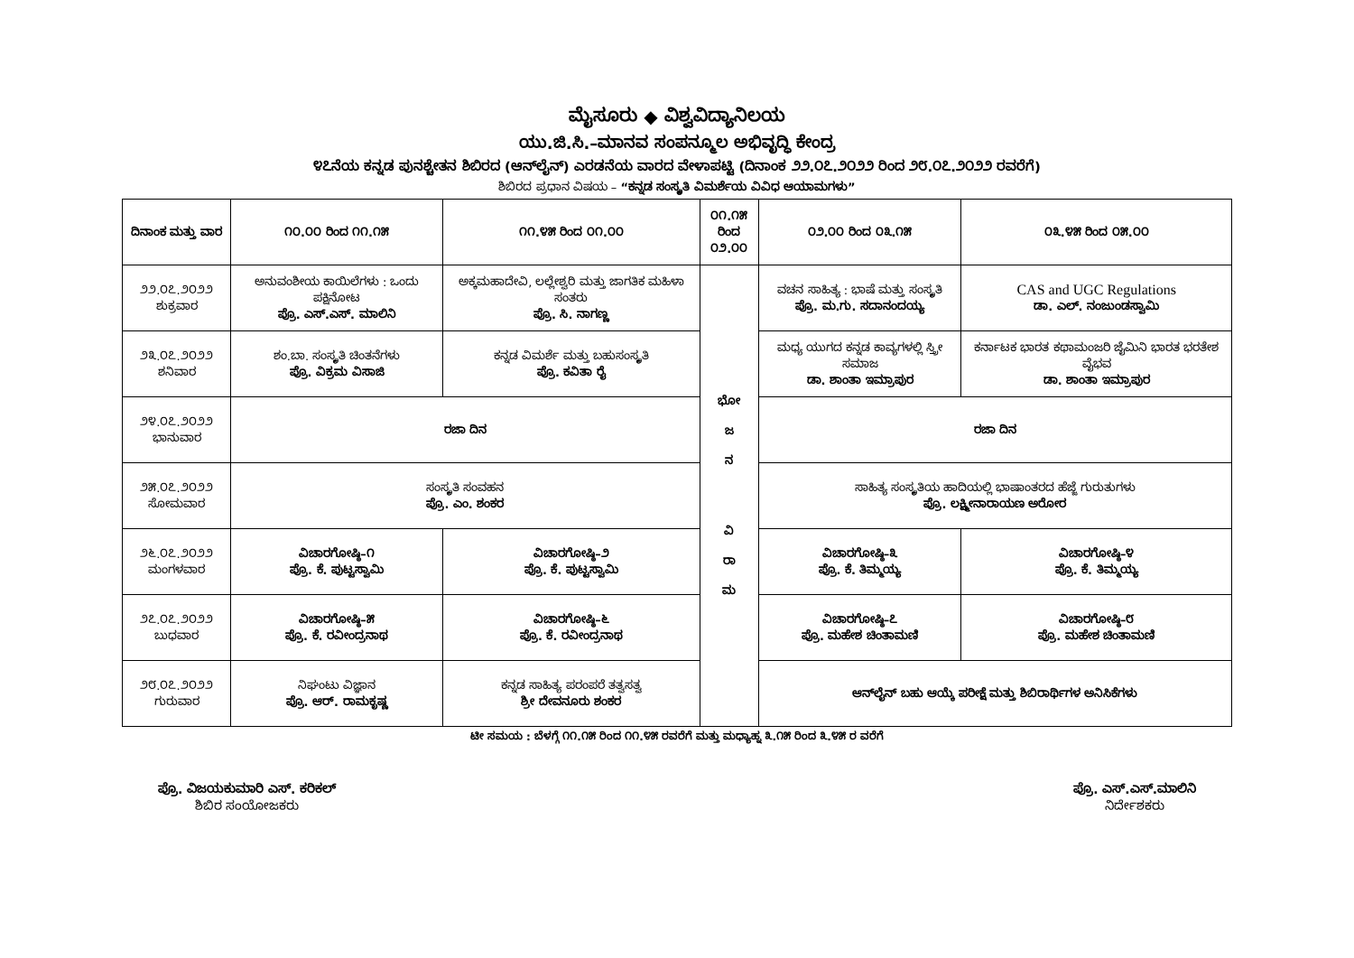ಮೈಸೂರು ◆ ವಿಶ್ವವಿದ್ಯಾನಿಲಯ
ಯು.ಜಿ.ಸಿ.–ಮಾನವ ಸಂಪನ್ಮೂಲ ಅಭಿವೃದ್ಧಿ ಕೇಂದ್ರ
೪೭ನೆಯ ಕನ್ನಡ ಪುನಶ್ಚೇತನ ಶಿಬಿರದ (ಆನ್‌ಲೈನ್) ಎರಡನೆಯ ವಾರದ ವೇಳಾಪಟ್ಟಿ (ದಿನಾಂಕ ೨೨.೦೭.೨೦೨೨ ರಿಂದ ೨೮.೦೭.೨೦೨೨ ರವರೆಗೆ)
ಶಿಬಿರದ ಪ್ರಧಾನ ವಿಷಯ – “ಕನ್ನಡ ಸಂಸ್ಕೃತಿ ವಿಮರ್ಶೆಯ ವಿವಿಧ ಆಯಾಮಗಳು”
| ದಿನಾಂಕ ಮತ್ತು ವಾರ | ೧೦.೦೦ ರಿಂದ ೧೧.೧೫ | ೧೧.೪೫ ರಿಂದ ೦೧.೦೦ | ೦೧.೧೫ ರಿಂದ ೦೨.೦೦ | ೦೨.೦೦ ರಿಂದ ೦೩.೧೫ | ೦೩.೪೫ ರಿಂದ ೦೫.೦೦ |
| --- | --- | --- | --- | --- | --- |
| ೨೨.೦೭.೨೦೨೨ ಶುಕ್ರವಾರ | ಅನುವಂಶೀಯ ಕಾಯಿಲೆಗಳು : ಒಂದು ಪಕ್ಷಿನೋಟ ಪ್ರೊ. ಎಸ್.ಎಸ್. ಮಾಲಿನಿ | ಅಕ್ಕಮಹಾದೇವಿ, ಲಲ್ಲೇಶ್ವರಿ ಮತ್ತು ಜಾಗತಿಕ ಮಹಿಳಾ ಸಂತರು ಪ್ರೊ. ಸಿ. ನಾಗಣ್ಣ | ಭೋ ಜ ನ ವಿ ರಾ ಮ | ವಚನ ಸಾಹಿತ್ಯ : ಭಾಷೆ ಮತ್ತು ಸಂಸ್ಕೃತಿ ಪ್ರೊ. ಮ.ಗು. ಸದಾನಂದಯ್ಯ | CAS and UGC Regulations ಡಾ. ಎಲ್. ನಂಜುಂಡಸ್ವಾಮಿ |
| ೨೩.೦೭.೨೦೨೨ ಶನಿವಾರ | ಶಂ.ಬಾ. ಸಂಸ್ಕೃತಿ ಚಿಂತನೆಗಳು ಪ್ರೊ. ವಿಕ್ರಮ ವಿಸಾಜಿ | ಕನ್ನಡ ವಿಮರ್ಶೆ ಮತ್ತು ಬಹುಸಂಸ್ಕೃತಿ ಪ್ರೊ. ಕವಿತಾ ರೈ | | ಮಧ್ಯ ಯುಗದ ಕನ್ನಡ ಕಾವ್ಯಗಳಲ್ಲಿ ಸ್ತ್ರೀ ಸಮಾಜ ಡಾ. ಶಾಂತಾ ಇಮ್ರಾಪುರ | ಕರ್ನಾಟಕ ಭಾರತ ಕಥಾಮಂಜರಿ ಜೈಮಿನಿ ಭಾರತ ಭರತೇಶ ವೈಭವ ಡಾ. ಶಾಂತಾ ಇಮ್ರಾಪುರ |
| ೨೪.೦೭.೨೦೨೨ ಭಾನುವಾರ | ರಜಾ ದಿನ | | | ರಜಾ ದಿನ | |
| ೨೫.೦೭.೨೦೨೨ ಸೋಮವಾರ | ಸಂಸ್ಕೃತಿ ಸಂವಹನ ಪ್ರೊ. ಎಂ. ಶಂಕರ | | | ಸಾಹಿತ್ಯ ಸಂಸ್ಕೃತಿಯ ಹಾದಿಯಲ್ಲಿ ಭಾಷಾಂತರದ ಹೆಜ್ಜೆ ಗುರುತುಗಳು ಪ್ರೊ. ಲಕ್ಷ್ಮೀನಾರಾಯಣ ಅರೋರ | |
| ೨೬.೦೭.೨೦೨೨ ಮಂಗಳವಾರ | ವಿಚಾರಗೋಷ್ಠಿ–೧ ಪ್ರೊ. ಕೆ. ಪುಟ್ಟಸ್ವಾಮಿ | ವಿಚಾರಗೋಷ್ಠಿ–೨ ಪ್ರೊ. ಕೆ. ಪುಟ್ಟಸ್ವಾಮಿ | | ವಿಚಾರಗೋಷ್ಠಿ–೩ ಪ್ರೊ. ಕೆ. ತಿಮ್ಮಯ್ಯ | ವಿಚಾರಗೋಷ್ಠಿ–೪ ಪ್ರೊ. ಕೆ. ತಿಮ್ಮಯ್ಯ |
| ೨೭.೦೭.೨೦೨೨ ಬುಧವಾರ | ವಿಚಾರಗೋಷ್ಠಿ–೫ ಪ್ರೊ. ಕೆ. ರವೀಂದ್ರನಾಥ | ವಿಚಾರಗೋಷ್ಠಿ–೬ ಪ್ರೊ. ಕೆ. ರವೀಂದ್ರನಾಥ | | ವಿಚಾರಗೋಷ್ಠಿ–೭ ಪ್ರೊ. ಮಹೇಶ ಚಿಂತಾಮಣಿ | ವಿಚಾರಗೋಷ್ಠಿ–೮ ಪ್ರೊ. ಮಹೇಶ ಚಿಂತಾಮಣಿ |
| ೨೮.೦೭.೨೦೨೨ ಗುರುವಾರ | ನಿಘಂಟು ವಿಜ್ಞಾನ ಪ್ರೊ. ಆರ್. ರಾಮಕೃಷ್ಣ | ಕನ್ನಡ ಸಾಹಿತ್ಯ ಪರಂಪರೆ ತತ್ವಸತ್ವ ಶ್ರೀ ದೇವನೂರು ಶಂಕರ | | ಆನ್‌ಲೈನ್ ಬಹು ಆಯ್ಕೆ ಪರೀಕ್ಷೆ ಮತ್ತು ಶಿಬಿರಾರ್ಥಿಗಳ ಅನಿಸಿಕೆಗಳು | |
ಟೀ ಸಮಯ : ಬೆಳಗ್ಗೆ ೧೧.೧೫ ರಿಂದ ೧೧.೪೫ ರವರೆಗೆ ಮತ್ತು ಮಧ್ಯಾಹ್ನ ೩.೧೫ ರಿಂದ ೩.೪೫ ರ ವರೆಗೆ
ಪ್ರೊ. ವಿಜಯಕುಮಾರಿ ಎಸ್. ಕರಿಕಲ್
ಶಿಬಿರ ಸಂಯೋಜಕರು
ಪ್ರೊ. ಎಸ್.ಎಸ್.ಮಾಲಿನಿ
ನಿರ್ದೇಶಕರು